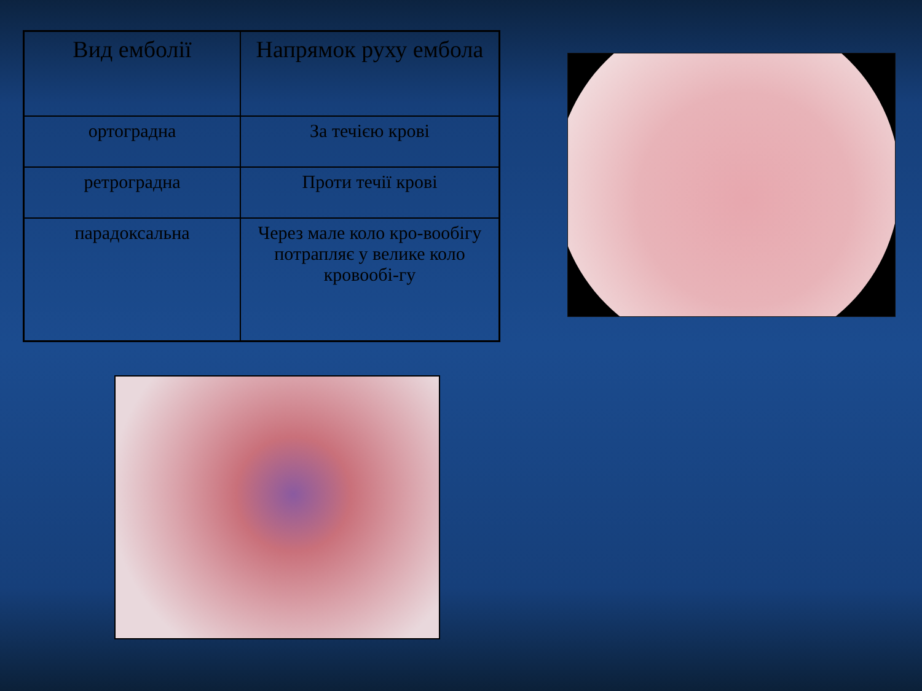| Вид емболії | Напрямок руху ембола |
| --- | --- |
| ортоградна | За течією крові |
| ретроградна | Проти течії крові |
| парадоксальна | Через мале коло кро-вообігу потрапляє у велике коло кровообі-гу |